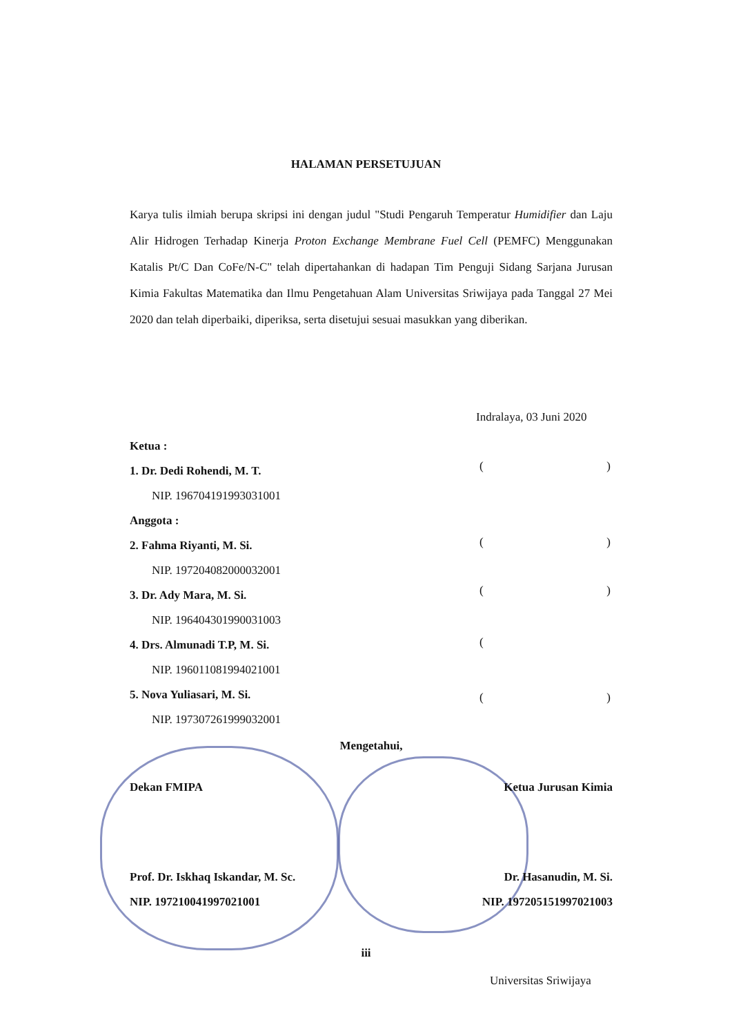HALAMAN PERSETUJUAN
Karya tulis ilmiah berupa skripsi ini dengan judul "Studi Pengaruh Temperatur Humidifier dan Laju Alir Hidrogen Terhadap Kinerja Proton Exchange Membrane Fuel Cell (PEMFC) Menggunakan Katalis Pt/C Dan CoFe/N-C" telah dipertahankan di hadapan Tim Penguji Sidang Sarjana Jurusan Kimia Fakultas Matematika dan Ilmu Pengetahuan Alam Universitas Sriwijaya pada Tanggal 27 Mei 2020 dan telah diperbaiki, diperiksa, serta disetujui sesuai masukkan yang diberikan.
Indralaya, 03 Juni 2020
Ketua :
1. Dr. Dedi Rohendi, M. T.
NIP. 196704191993031001
Anggota :
2. Fahma Riyanti, M. Si.
NIP. 197204082000032001
3. Dr. Ady Mara, M. Si.
NIP. 196404301990031003
4. Drs. Almunadi T.P, M. Si.
NIP. 196011081994021001
5. Nova Yuliasari, M. Si.
NIP. 197307261999032001
()
()
()
(
()
Mengetahui,
Dekan FMIPA Ketua Jurusan Kimia
Prof. Dr. Iskhaq Iskandar, M. Sc. Dr. Hasanudin, M. Si.
NIP. 197210041997021001 NIP. 197205151997021003
iii
Universitas Sriwijaya